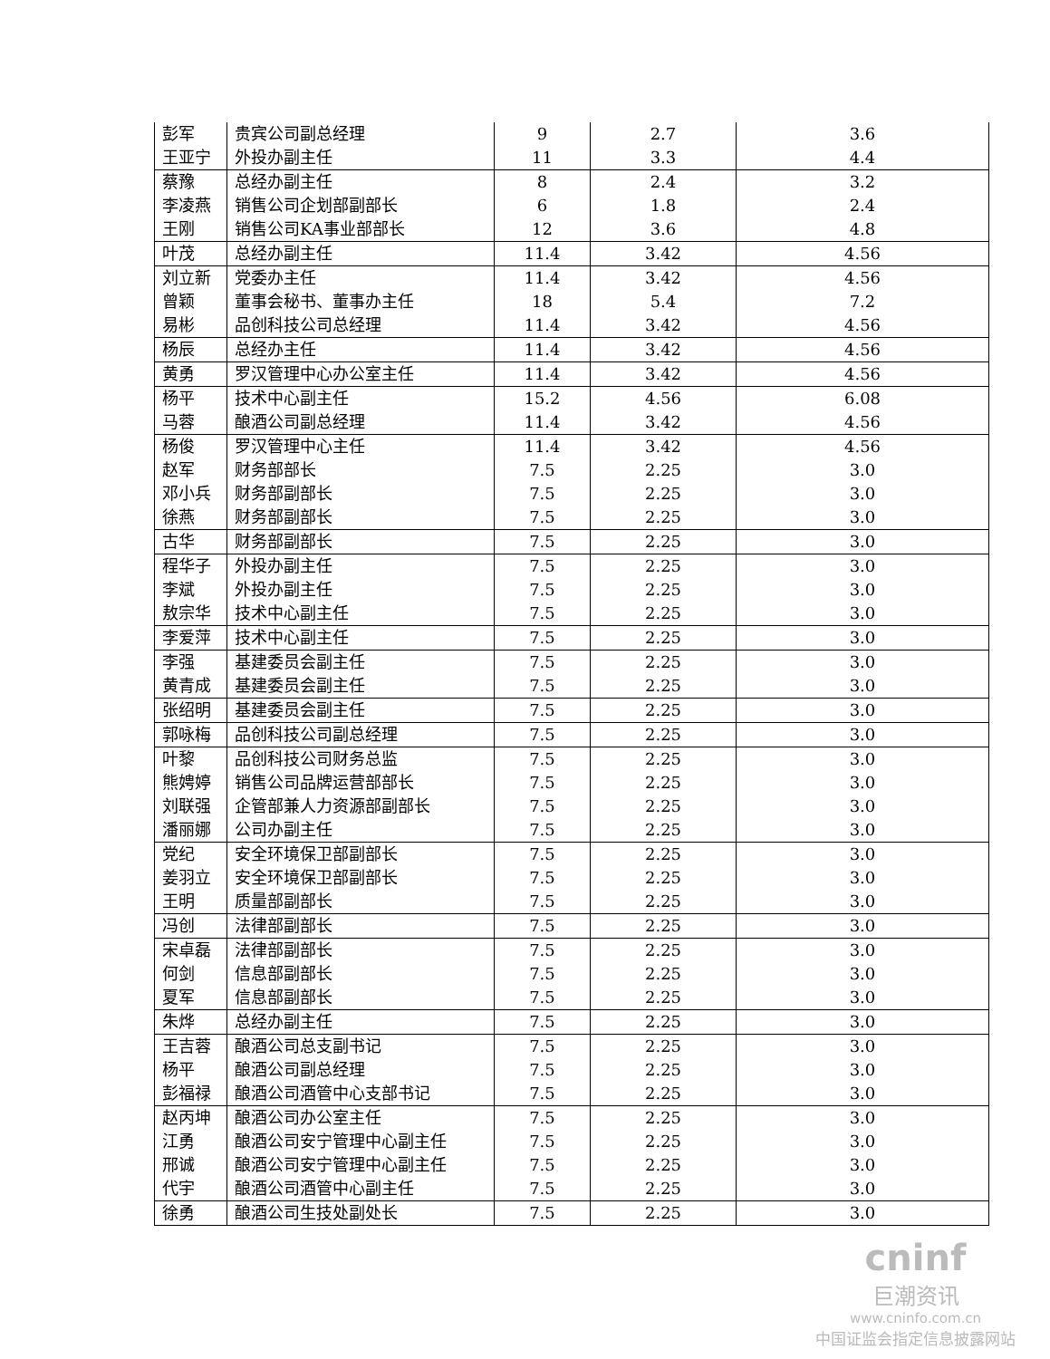| 彭军 | 贵宾公司副总经理 | 9 | 2.7 | 3.6 |
| 王亚宁 | 外投办副主任 | 11 | 3.3 | 4.4 |
| 蔡豫 | 总经办副主任 | 8 | 2.4 | 3.2 |
| 李凌燕 | 销售公司企划部副部长 | 6 | 1.8 | 2.4 |
| 王刚 | 销售公司KA事业部部长 | 12 | 3.6 | 4.8 |
| 叶茂 | 总经办副主任 | 11.4 | 3.42 | 4.56 |
| 刘立新 | 党委办主任 | 11.4 | 3.42 | 4.56 |
| 曾颖 | 董事会秘书、董事办主任 | 18 | 5.4 | 7.2 |
| 易彬 | 品创科技公司总经理 | 11.4 | 3.42 | 4.56 |
| 杨辰 | 总经办主任 | 11.4 | 3.42 | 4.56 |
| 黄勇 | 罗汉管理中心办公室主任 | 11.4 | 3.42 | 4.56 |
| 杨平 | 技术中心副主任 | 15.2 | 4.56 | 6.08 |
| 马蓉 | 酿酒公司副总经理 | 11.4 | 3.42 | 4.56 |
| 杨俊 | 罗汉管理中心主任 | 11.4 | 3.42 | 4.56 |
| 赵军 | 财务部部长 | 7.5 | 2.25 | 3.0 |
| 邓小兵 | 财务部副部长 | 7.5 | 2.25 | 3.0 |
| 徐燕 | 财务部副部长 | 7.5 | 2.25 | 3.0 |
| 古华 | 财务部副部长 | 7.5 | 2.25 | 3.0 |
| 程华子 | 外投办副主任 | 7.5 | 2.25 | 3.0 |
| 李斌 | 外投办副主任 | 7.5 | 2.25 | 3.0 |
| 敖宗华 | 技术中心副主任 | 7.5 | 2.25 | 3.0 |
| 李爱萍 | 技术中心副主任 | 7.5 | 2.25 | 3.0 |
| 李强 | 基建委员会副主任 | 7.5 | 2.25 | 3.0 |
| 黄青成 | 基建委员会副主任 | 7.5 | 2.25 | 3.0 |
| 张绍明 | 基建委员会副主任 | 7.5 | 2.25 | 3.0 |
| 郭咏梅 | 品创科技公司副总经理 | 7.5 | 2.25 | 3.0 |
| 叶黎 | 品创科技公司财务总监 | 7.5 | 2.25 | 3.0 |
| 熊娉婷 | 销售公司品牌运营部部长 | 7.5 | 2.25 | 3.0 |
| 刘联强 | 企管部兼人力资源部副部长 | 7.5 | 2.25 | 3.0 |
| 潘丽娜 | 公司办副主任 | 7.5 | 2.25 | 3.0 |
| 党纪 | 安全环境保卫部副部长 | 7.5 | 2.25 | 3.0 |
| 姜羽立 | 安全环境保卫部副部长 | 7.5 | 2.25 | 3.0 |
| 王明 | 质量部副部长 | 7.5 | 2.25 | 3.0 |
| 冯创 | 法律部副部长 | 7.5 | 2.25 | 3.0 |
| 宋卓磊 | 法律部副部长 | 7.5 | 2.25 | 3.0 |
| 何剑 | 信息部副部长 | 7.5 | 2.25 | 3.0 |
| 夏军 | 信息部副部长 | 7.5 | 2.25 | 3.0 |
| 朱烨 | 总经办副主任 | 7.5 | 2.25 | 3.0 |
| 王吉蓉 | 酿酒公司总支副书记 | 7.5 | 2.25 | 3.0 |
| 杨平 | 酿酒公司副总经理 | 7.5 | 2.25 | 3.0 |
| 彭福禄 | 酿酒公司酒管中心支部书记 | 7.5 | 2.25 | 3.0 |
| 赵丙坤 | 酿酒公司办公室主任 | 7.5 | 2.25 | 3.0 |
| 江勇 | 酿酒公司安宁管理中心副主任 | 7.5 | 2.25 | 3.0 |
| 邢诚 | 酿酒公司安宁管理中心副主任 | 7.5 | 2.25 | 3.0 |
| 代宇 | 酿酒公司酒管中心副主任 | 7.5 | 2.25 | 3.0 |
| 徐勇 | 酿酒公司生技处副处长 | 7.5 | 2.25 | 3.0 |
cninf
巨潮资讯
www.cninfo.com.cn
中国证监会指定信息披露网站